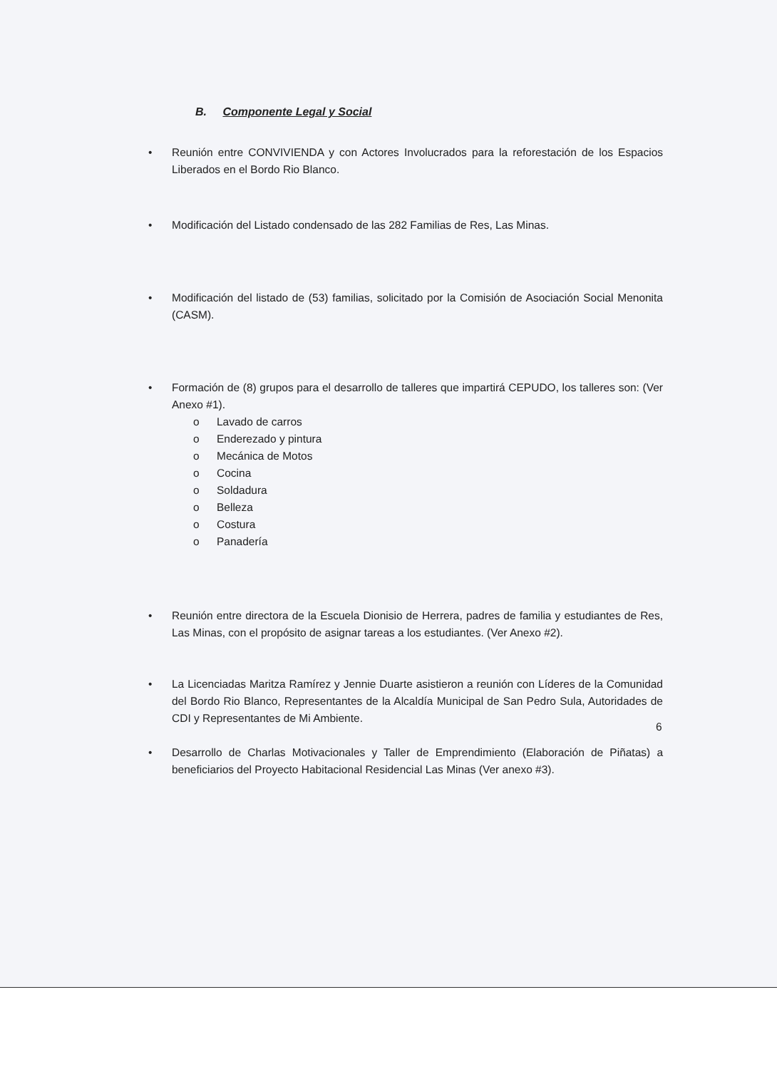B. Componente Legal y Social
• Reunión entre CONVIVIENDA y con Actores Involucrados para la reforestación de los Espacios Liberados en el Bordo Rio Blanco.
• Modificación del Listado condensado de las 282 Familias de Res, Las Minas.
• Modificación del listado de (53) familias, solicitado por la Comisión de Asociación Social Menonita (CASM).
• Formación de (8) grupos para el desarrollo de talleres que impartirá CEPUDO, los talleres son: (Ver Anexo #1).
o Lavado de carros
o Enderezado y pintura
o Mecánica de Motos
o Cocina
o Soldadura
o Belleza
o Costura
o Panadería
• Reunión entre directora de la Escuela Dionisio de Herrera, padres de familia y estudiantes de Res, Las Minas, con el propósito de asignar tareas a los estudiantes. (Ver Anexo #2).
• La Licenciadas Maritza Ramírez y Jennie Duarte asistieron a reunión con Líderes de la Comunidad del Bordo Rio Blanco, Representantes de la Alcaldía Municipal de San Pedro Sula, Autoridades de CDI y Representantes de Mi Ambiente.
• Desarrollo de Charlas Motivacionales y Taller de Emprendimiento (Elaboración de Piñatas) a beneficiarios del Proyecto Habitacional Residencial Las Minas (Ver anexo #3).
6